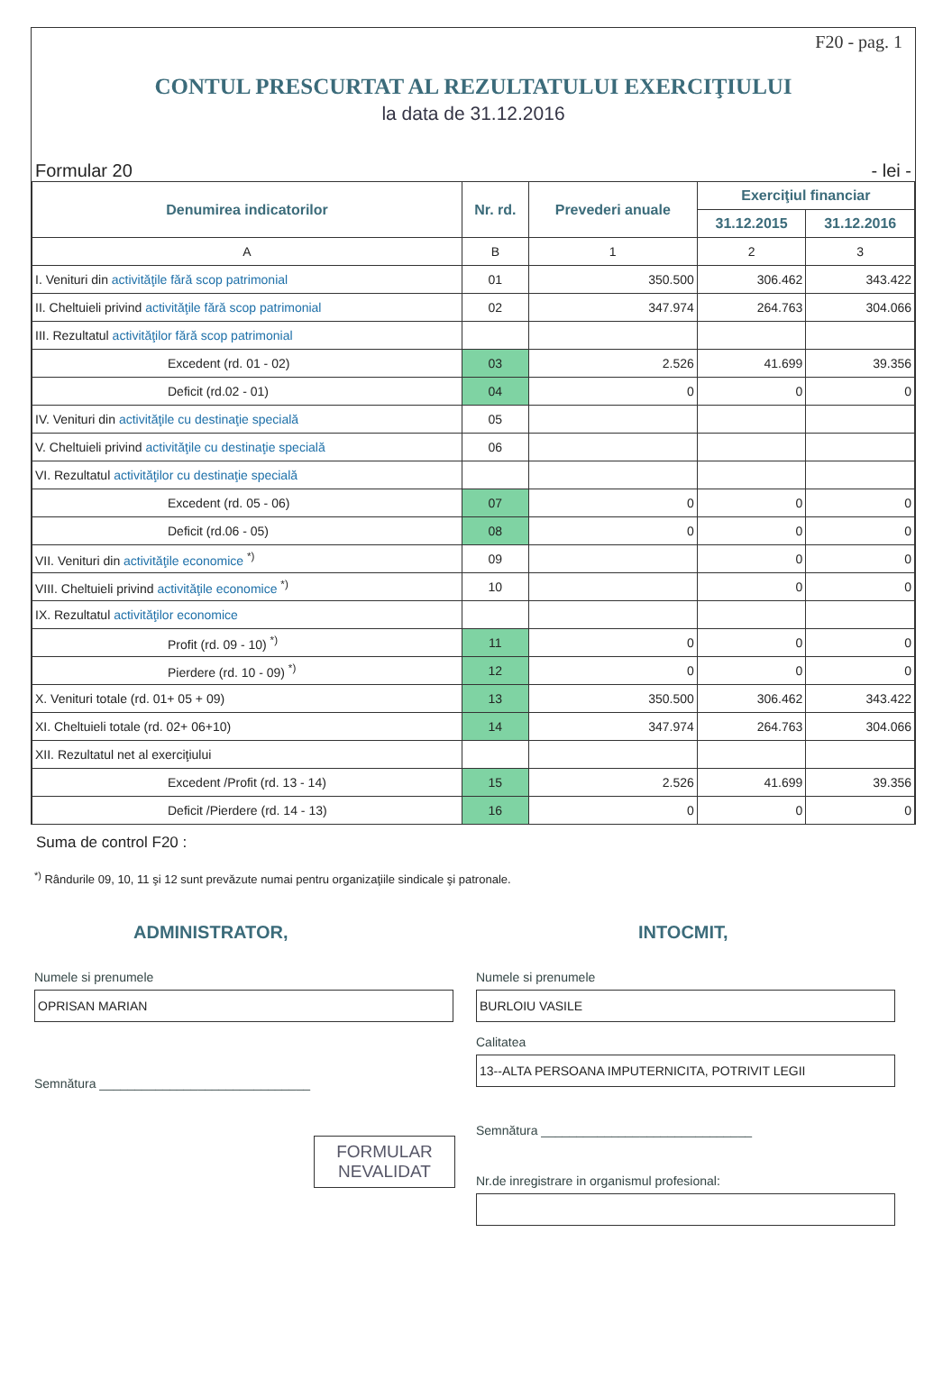F20 - pag. 1
CONTUL PRESCURTAT AL REZULTATULUI EXERCIŢIULUI
la data de 31.12.2016
Formular 20 - lei -
| Denumirea indicatorilor | Nr. rd. | Prevederi anuale | Exerciţiul financiar | |
| --- | --- | --- | --- | --- |
| | | | 31.12.2015 | 31.12.2016 |
| A | B | 1 | 2 | 3 |
| I. Venituri din activităţile fără scop patrimonial | 01 | 350.500 | 306.462 | 343.422 |
| II. Cheltuieli privind activităţile fără scop patrimonial | 02 | 347.974 | 264.763 | 304.066 |
| III. Rezultatul activităţilor fără scop patrimonial | | | | |
| Excedent (rd. 01 - 02) | 03 | 2.526 | 41.699 | 39.356 |
| Deficit (rd.02 - 01) | 04 | 0 | 0 | 0 |
| IV. Venituri din activităţile cu destinaţie specială | 05 | | | |
| V. Cheltuieli privind activităţile cu destinaţie specială | 06 | | | |
| VI. Rezultatul activităţilor cu destinaţie specială | | | | |
| Excedent (rd. 05 - 06) | 07 | 0 | 0 | 0 |
| Deficit (rd.06 - 05) | 08 | 0 | 0 | 0 |
| VII. Venituri din activităţile economice <sup>*)</sup> | 09 | | 0 | 0 |
| VIII. Cheltuieli privind activităţile economice <sup>*)</sup> | 10 | | 0 | 0 |
| IX. Rezultatul activităţilor economice | | | | |
| Profit (rd. 09 - 10) <sup>*)</sup> | 11 | 0 | 0 | 0 |
| Pierdere (rd. 10 - 09) <sup>*)</sup> | 12 | 0 | 0 | 0 |
| X. Venituri totale (rd. 01+ 05 + 09) | 13 | 350.500 | 306.462 | 343.422 |
| XI. Cheltuieli totale (rd. 02+ 06+10) | 14 | 347.974 | 264.763 | 304.066 |
| XII. Rezultatul net al exerciţiului | | | | |
| Excedent /Profit (rd. 13 - 14) | 15 | 2.526 | 41.699 | 39.356 |
| Deficit /Pierdere (rd. 14 - 13) | 16 | 0 | 0 | 0 |
Suma de control F20 :
<sup>*)</sup> Rândurile 09, 10, 11 şi 12 sunt prevăzute numai pentru organizaţiile sindicale şi patronale.
ADMINISTRATOR,
Numele si prenumele
OPRISAN MARIAN
Semnătura ______________________________
FORMULAR
NEVALIDAT
INTOCMIT,
Numele si prenumele
BURLOIU VASILE
Calitatea
13--ALTA PERSOANA IMPUTERNICITA, POTRIVIT LEGII
Semnătura ______________________________
Nr.de inregistrare in organismul profesional: